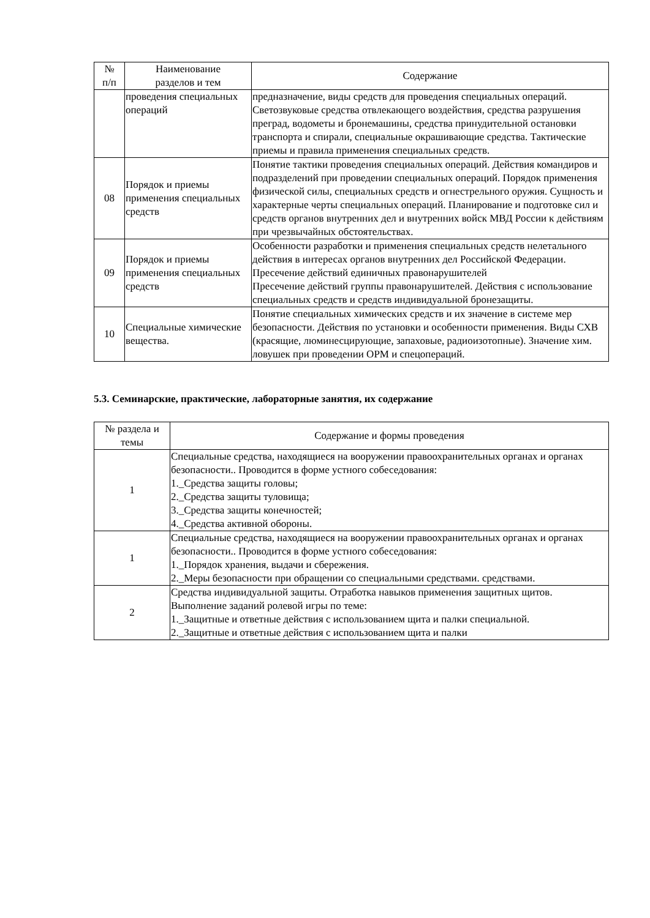| № п/п | Наименование разделов и тем | Содержание |
| --- | --- | --- |
| | проведения специальных операций | предназначение, виды средств для проведения специальных операций. Светозвуковые средства отвлекающего воздействия, средства разрушения преград, водометы и бронемашины, средства принудительной остановки транспорта и спирали, специальные окрашивающие средства. Тактические приемы и правила применения специальных средств. |
| 08 | Порядок и приемы применения специальных средств | Понятие тактики проведения специальных операций. Действия командиров и подразделений при проведении специальных операций. Порядок применения физической силы, специальных средств и огнестрельного оружия. Сущность и характерные черты специальных операций. Планирование и подготовке сил и средств органов внутренних дел и внутренних войск МВД России к действиям при чрезвычайных обстоятельствах. |
| 09 | Порядок и приемы применения специальных средств | Особенности разработки и применения специальных средств нелетального действия в интересах органов внутренних дел Российской Федерации. Пресечение действий единичных правонарушителей Пресечение действий группы правонарушителей. Действия с использование специальных средств и средств индивидуальной бронезащиты. |
| 10 | Специальные химические вещества. | Понятие специальных химических средств и их значение в системе мер безопасности. Действия по установки и особенности применения. Виды СХВ (красящие, люминесцирующие, запаховые, радиоизотопные). Значение хим. ловушек при проведении ОРМ и спецопераций. |
5.3. Семинарские, практические, лабораторные занятия, их содержание
| № раздела и темы | Содержание и формы проведения |
| --- | --- |
| 1 | Специальные средства, находящиеся на вооружении правоохранительных органах и органах безопасности.. Проводится в форме устного собеседования: 1._Средства защиты головы; 2._Средства защиты туловища; 3._Средства защиты конечностей; 4._Средства активной обороны. |
| 1 | Специальные средства, находящиеся на вооружении правоохранительных органах и органах безопасности.. Проводится в форме устного собеседования: 1._Порядок хранения, выдачи и сбережения. 2._Меры безопасности при обращении со специальными средствами. средствами. |
| 2 | Средства индивидуальной защиты. Отработка навыков применения защитных щитов. Выполнение заданий ролевой игры по теме: 1._Защитные и ответные действия с использованием щита и палки специальной. 2._Защитные и ответные действия с использованием щита и палки |